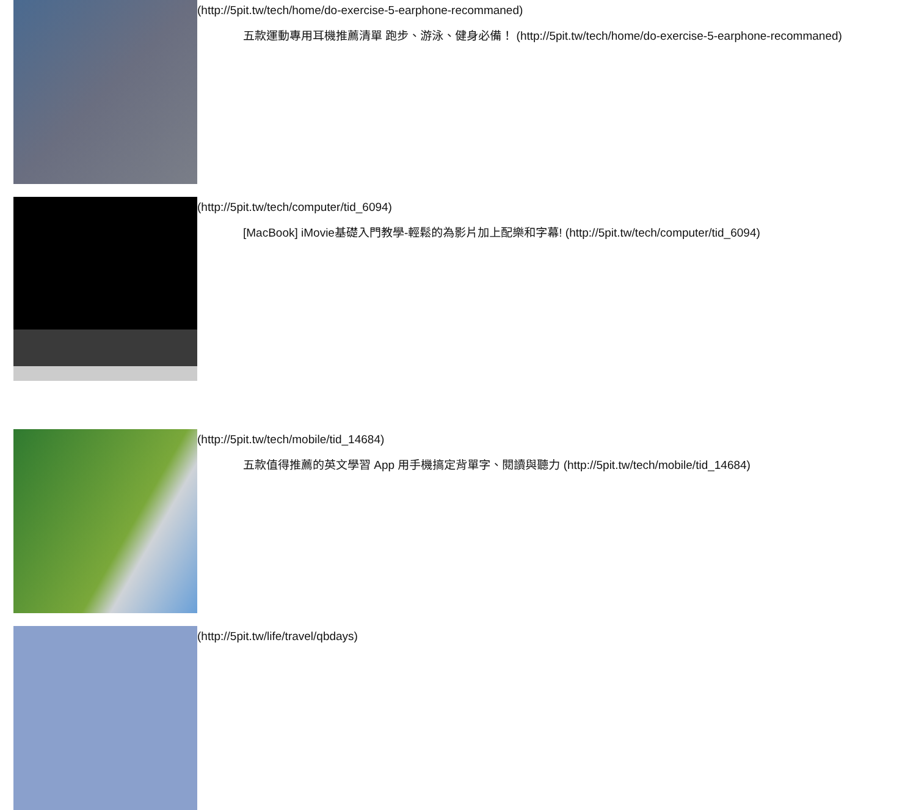(http://5pit.tw/tech/home/do-exercise-5-earphone-recommaned)
五款運動專用耳機推薦清單 跑步、游泳、健身必備！ (http://5pit.tw/tech/home/do-exercise-5-earphone-recommaned)
(http://5pit.tw/tech/computer/tid_6094)
[MacBook] iMovie基礎入門教學-輕鬆的為影片加上配樂和字幕! (http://5pit.tw/tech/computer/tid_6094)
(http://5pit.tw/tech/mobile/tid_14684)
五款值得推薦的英文學習 App 用手機搞定背單字、閱讀與聽力 (http://5pit.tw/tech/mobile/tid_14684)
(http://5pit.tw/life/travel/qbdays)